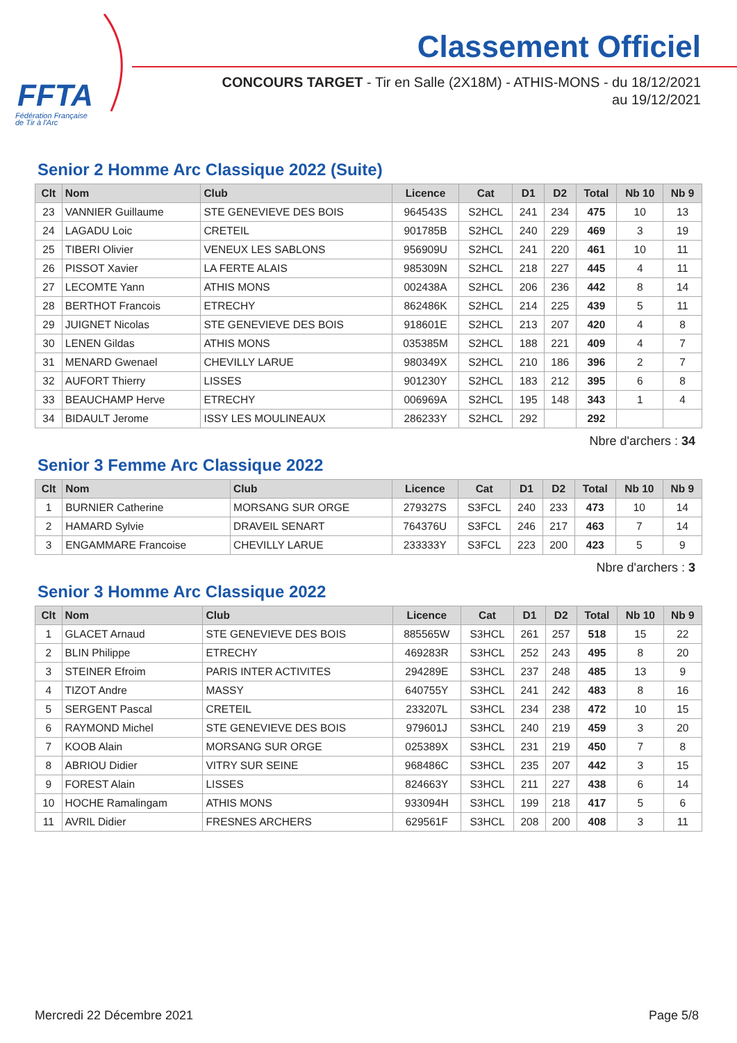FFTA
Fédération Française
de Tir à l'Arc
Classement Officiel
CONCOURS TARGET - Tir en Salle (2X18M) - ATHIS-MONS - du 18/12/2021
au 19/12/2021
Senior 2 Homme Arc Classique 2022 (Suite)
| Clt | Nom | Club | Licence | Cat | D1 | D2 | Total | Nb 10 | Nb 9 |
| --- | --- | --- | --- | --- | --- | --- | --- | --- | --- |
| 23 | VANNIER Guillaume | STE GENEVIEVE DES BOIS | 964543S | S2HCL | 241 | 234 | 475 | 10 | 13 |
| 24 | LAGADU Loic | CRETEIL | 901785B | S2HCL | 240 | 229 | 469 | 3 | 19 |
| 25 | TIBERI Olivier | VENEUX LES SABLONS | 956909U | S2HCL | 241 | 220 | 461 | 10 | 11 |
| 26 | PISSOT Xavier | LA FERTE ALAIS | 985309N | S2HCL | 218 | 227 | 445 | 4 | 11 |
| 27 | LECOMTE Yann | ATHIS MONS | 002438A | S2HCL | 206 | 236 | 442 | 8 | 14 |
| 28 | BERTHOT Francois | ETRECHY | 862486K | S2HCL | 214 | 225 | 439 | 5 | 11 |
| 29 | JUIGNET Nicolas | STE GENEVIEVE DES BOIS | 918601E | S2HCL | 213 | 207 | 420 | 4 | 8 |
| 30 | LENEN Gildas | ATHIS MONS | 035385M | S2HCL | 188 | 221 | 409 | 4 | 7 |
| 31 | MENARD Gwenael | CHEVILLY LARUE | 980349X | S2HCL | 210 | 186 | 396 | 2 | 7 |
| 32 | AUFORT Thierry | LISSES | 901230Y | S2HCL | 183 | 212 | 395 | 6 | 8 |
| 33 | BEAUCHAMP Herve | ETRECHY | 006969A | S2HCL | 195 | 148 | 343 | 1 | 4 |
| 34 | BIDAULT Jerome | ISSY LES MOULINEAUX | 286233Y | S2HCL | 292 | | 292 | | |
Nbre d'archers : 34
Senior 3 Femme Arc Classique 2022
| Clt | Nom | Club | Licence | Cat | D1 | D2 | Total | Nb 10 | Nb 9 |
| --- | --- | --- | --- | --- | --- | --- | --- | --- | --- |
| 1 | BURNIER Catherine | MORSANG SUR ORGE | 279327S | S3FCL | 240 | 233 | 473 | 10 | 14 |
| 2 | HAMARD Sylvie | DRAVEIL SENART | 764376U | S3FCL | 246 | 217 | 463 | 7 | 14 |
| 3 | ENGAMMARE Francoise | CHEVILLY LARUE | 233333Y | S3FCL | 223 | 200 | 423 | 5 | 9 |
Nbre d'archers : 3
Senior 3 Homme Arc Classique 2022
| Clt | Nom | Club | Licence | Cat | D1 | D2 | Total | Nb 10 | Nb 9 |
| --- | --- | --- | --- | --- | --- | --- | --- | --- | --- |
| 1 | GLACET Arnaud | STE GENEVIEVE DES BOIS | 885565W | S3HCL | 261 | 257 | 518 | 15 | 22 |
| 2 | BLIN Philippe | ETRECHY | 469283R | S3HCL | 252 | 243 | 495 | 8 | 20 |
| 3 | STEINER Efroim | PARIS INTER ACTIVITES | 294289E | S3HCL | 237 | 248 | 485 | 13 | 9 |
| 4 | TIZOT Andre | MASSY | 640755Y | S3HCL | 241 | 242 | 483 | 8 | 16 |
| 5 | SERGENT Pascal | CRETEIL | 233207L | S3HCL | 234 | 238 | 472 | 10 | 15 |
| 6 | RAYMOND Michel | STE GENEVIEVE DES BOIS | 979601J | S3HCL | 240 | 219 | 459 | 3 | 20 |
| 7 | KOOB Alain | MORSANG SUR ORGE | 025389X | S3HCL | 231 | 219 | 450 | 7 | 8 |
| 8 | ABRIOU Didier | VITRY SUR SEINE | 968486C | S3HCL | 235 | 207 | 442 | 3 | 15 |
| 9 | FOREST Alain | LISSES | 824663Y | S3HCL | 211 | 227 | 438 | 6 | 14 |
| 10 | HOCHE Ramalingam | ATHIS MONS | 933094H | S3HCL | 199 | 218 | 417 | 5 | 6 |
| 11 | AVRIL Didier | FRESNES ARCHERS | 629561F | S3HCL | 208 | 200 | 408 | 3 | 11 |
Mercredi 22 Décembre 2021 Page 5/8